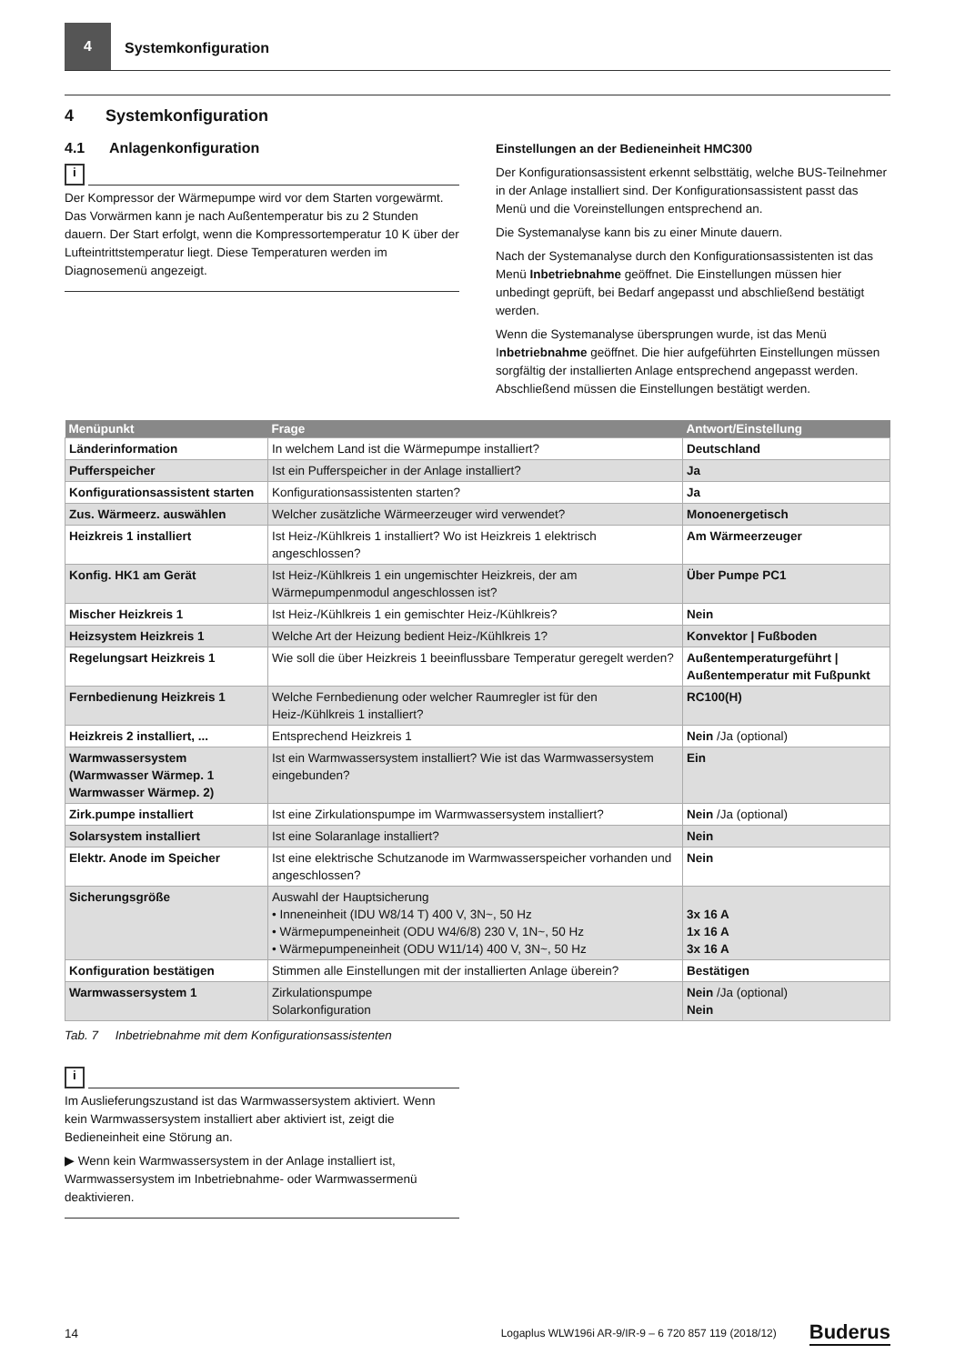4
Systemkonfiguration
4 Systemkonfiguration
4.1 Anlagenkonfiguration
i
Der Kompressor der Wärmepumpe wird vor dem Starten vorgewärmt. Das Vorwärmen kann je nach Außentemperatur bis zu 2 Stunden dauern. Der Start erfolgt, wenn die Kompressortemperatur 10 K über der Lufteintrittstemperatur liegt. Diese Temperaturen werden im Diagnosemenü angezeigt.
Einstellungen an der Bedieneinheit HMC300
Der Konfigurationsassistent erkennt selbsttätig, welche BUS-Teilnehmer in der Anlage installiert sind. Der Konfigurationsassistent passt das Menü und die Voreinstellungen entsprechend an.
Die Systemanalyse kann bis zu einer Minute dauern.
Nach der Systemanalyse durch den Konfigurationsassistenten ist das Menü Inbetriebnahme geöffnet. Die Einstellungen müssen hier unbedingt geprüft, bei Bedarf angepasst und abschließend bestätigt werden.
Wenn die Systemanalyse übersprungen wurde, ist das Menü Inbetriebnahme geöffnet. Die hier aufgeführten Einstellungen müssen sorgfältig der installierten Anlage entsprechend angepasst werden. Abschließend müssen die Einstellungen bestätigt werden.
| Menüpunkt | Frage | Antwort/Einstellung |
| --- | --- | --- |
| Länderinformation | In welchem Land ist die Wärmepumpe installiert? | Deutschland |
| Pufferspeicher | Ist ein Pufferspeicher in der Anlage installiert? | Ja |
| Konfigurationsassistent starten | Konfigurationsassistenten starten? | Ja |
| Zus. Wärmeerz. auswählen | Welcher zusätzliche Wärmeerzeuger wird verwendet? | Monoenergetisch |
| Heizkreis 1 installiert | Ist Heiz-/Kühlkreis 1 installiert? Wo ist Heizkreis 1 elektrisch angeschlossen? | Am Wärmeerzeuger |
| Konfig. HK1 am Gerät | Ist Heiz-/Kühlkreis 1 ein ungemischter Heizkreis, der am Wärmepumpenmodul angeschlossen ist? | Über Pumpe PC1 |
| Mischer Heizkreis 1 | Ist Heiz-/Kühlkreis 1 ein gemischter Heiz-/Kühlkreis? | Nein |
| Heizsystem Heizkreis 1 | Welche Art der Heizung bedient Heiz-/Kühlkreis 1? | Konvektor / Fußboden |
| Regelungsart Heizkreis 1 | Wie soll die über Heizkreis 1 beeinflussbare Temperatur geregelt werden? | Außentemperaturgeführt / Außentemperatur mit Fußpunkt |
| Fernbedienung Heizkreis 1 | Welche Fernbedienung oder welcher Raumregler ist für den Heiz-/Kühlkreis 1 installiert? | RC100(H) |
| Heizkreis 2 installiert, ... | Entsprechend Heizkreis 1 | Nein /Ja (optional) |
| Warmwassersystem (Warmwasser Wärmep. 1 Warmwasser Wärmep. 2) | Ist ein Warmwassersystem installiert? Wie ist das Warmwassersystem eingebunden? | Ein |
| Zirk.pumpe installiert | Ist eine Zirkulationspumpe im Warmwassersystem installiert? | Nein /Ja (optional) |
| Solarsystem installiert | Ist eine Solaranlage installiert? | Nein |
| Elektr. Anode im Speicher | Ist eine elektrische Schutzanode im Warmwasserspeicher vorhanden und angeschlossen? | Nein |
| Sicherungsgröße | Auswahl der Hauptsicherung • Inneneinheit (IDU W8/14 T) 400 V, 3N~, 50 Hz • Wärmepumpeneinheit (ODU W4/6/8) 230 V, 1N~, 50 Hz • Wärmepumpeneinheit (ODU W11/14) 400 V, 3N~, 50 Hz | 3x 16 A 1x 16 A 3x 16 A |
| Konfiguration bestätigen | Stimmen alle Einstellungen mit der installierten Anlage überein? | Bestätigen |
| Warmwassersystem 1 | Zirkulationspumpe Solarkonfiguration | Nein /Ja (optional) Nein |
Tab. 7 Inbetriebnahme mit dem Konfigurationsassistenten
i
Im Auslieferungszustand ist das Warmwassersystem aktiviert. Wenn kein Warmwassersystem installiert aber aktiviert ist, zeigt die Bedieneinheit eine Störung an.
▶ Wenn kein Warmwassersystem in der Anlage installiert ist, Warmwassersystem im Inbetriebnahme- oder Warmwassermenü deaktivieren.
14 Logaplus WLW196i AR-9/IR-9 – 6 720 857 119 (2018/12) Buderus